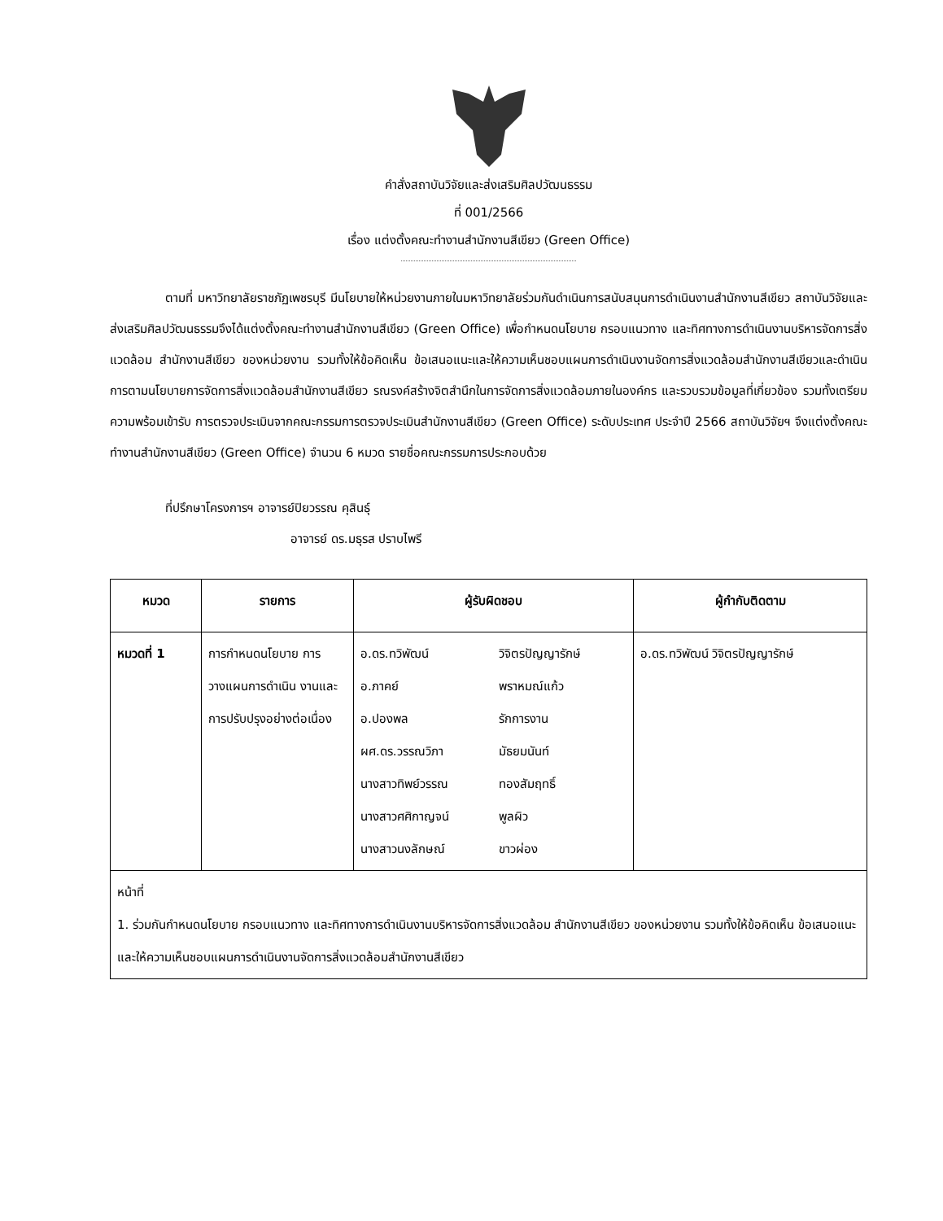คำสั่งสถาบันวิจัยและส่งเสริมศิลปวัฒนธรรม
ที่ 001/2566
เรื่อง แต่งตั้งคณะทำงานสำนักงานสีเขียว (Green Office)
ตามที่ มหาวิทยาลัยราชภัฏเพชรบุรี มีนโยบายให้หน่วยงานภายในมหาวิทยาลัยร่วมกันดำเนินการสนับสนุนการดำเนินงานสำนักงานสีเขียว สถาบันวิจัยและส่งเสริมศิลปวัฒนธรรมจึงได้แต่งตั้งคณะทำงานสำนักงานสีเขียว (Green Office) เพื่อกำหนดนโยบาย กรอบแนวทาง และทิศทางการดำเนินงานบริหารจัดการสิ่งแวดล้อม สำนักงานสีเขียว ของหน่วยงาน รวมทั้งให้ข้อคิดเห็น ข้อเสนอแนะและให้ความเห็นชอบแผนการดำเนินงานจัดการสิ่งแวดล้อมสำนักงานสีเขียวและดำเนินการตามนโยบายการจัดการสิ่งแวดล้อมสำนักงานสีเขียว รณรงค์สร้างจิตสำนึกในการจัดการสิ่งแวดล้อมภายในองค์กร และรวบรวมข้อมูลที่เกี่ยวข้อง รวมทั้งเตรียมความพร้อมเข้ารับ การตรวจประเมินจากคณะกรรมการตรวจประเมินสำนักงานสีเขียว (Green Office) ระดับประเทศ ประจำปี 2566 สถาบันวิจัยฯ จึงแต่งตั้งคณะทำงานสำนักงานสีเขียว (Green Office) จำนวน 6 หมวด รายชื่อคณะกรรมการประกอบด้วย
ที่ปรึกษาโครงการฯ อาจารย์ปิยวรรณ คุสินธุ์
อาจารย์ ดร.มธุรส ปราบไพรี
| หมวด | รายการ | ผู้รับผิดชอบ | ผู้กำกับติดตาม |
| --- | --- | --- | --- |
| หมวดที่ 1 | การกำหนดนโยบาย การวางแผนการดำเนิน งานและการปรับปรุงอย่างต่อเนื่อง | / อ.ดร.ทวิพัฒน์ / วิจิตรปัญญารักษ์ / / อ.ภาคย์ / พราหมณ์แก้ว / / อ.ปองพล / รักการงาน / / ผศ.ดร.วรรณวิภา / มัธยมนันท์ / / นางสาวทิพย์วรรณ / ทองสัมฤทธิ์ / / นางสาวศศิกาญจน์ / พูลผิว / / นางสาวนงลักษณ์ / ขาวผ่อง / | อ.ดร.ทวิพัฒน์ วิจิตรปัญญารักษ์ |
| หน้าที่ 1. ร่วมกันกำหนดนโยบาย กรอบแนวทาง และทิศทางการดำเนินงานบริหารจัดการสิ่งแวดล้อม สำนักงานสีเขียว ของหน่วยงาน รวมทั้งให้ข้อคิดเห็น ข้อเสนอแนะและให้ความเห็นชอบแผนการดำเนินงานจัดการสิ่งแวดล้อมสำนักงานสีเขียว | | | |